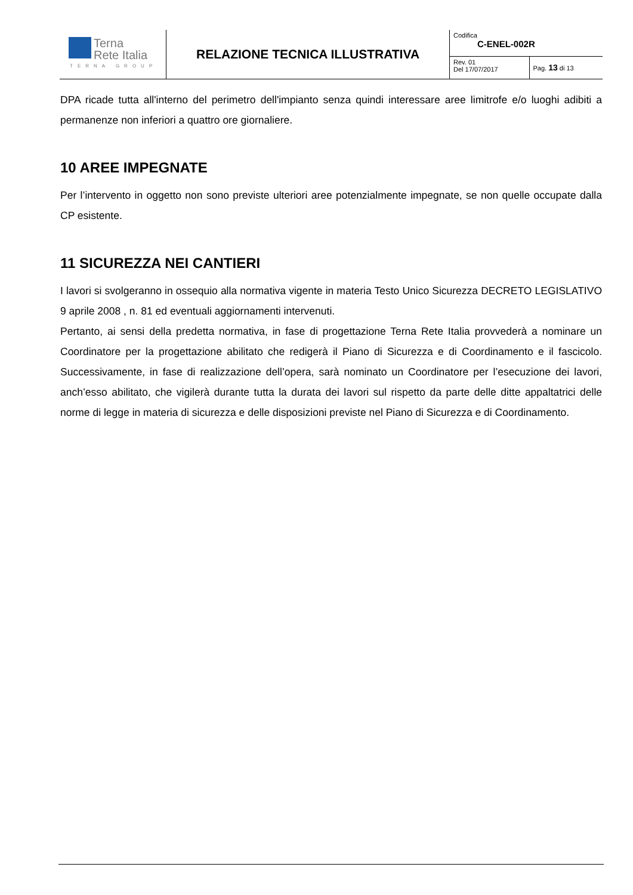| Terna Rete Italia TERNA GROUP | RELAZIONE TECNICA ILLUSTRATIVA | Codifica C-ENEL-002R | |
| | | Rev. 01 Del 17/07/2017 | Pag. 13 di 13 |
DPA ricade tutta all'interno del perimetro dell'impianto senza quindi interessare aree limitrofe e/o luoghi adibiti a permanenze non inferiori a quattro ore giornaliere.
10 AREE IMPEGNATE
Per l’intervento in oggetto non sono previste ulteriori aree potenzialmente impegnate, se non quelle occupate dalla CP esistente.
11 SICUREZZA NEI CANTIERI
I lavori si svolgeranno in ossequio alla normativa vigente in materia Testo Unico Sicurezza DECRETO LEGISLATIVO 9 aprile 2008 , n. 81 ed eventuali aggiornamenti intervenuti.
Pertanto, ai sensi della predetta normativa, in fase di progettazione Terna Rete Italia provvederà a nominare un Coordinatore per la progettazione abilitato che redigerà il Piano di Sicurezza e di Coordinamento e il fascicolo. Successivamente, in fase di realizzazione dell’opera, sarà nominato un Coordinatore per l’esecuzione dei lavori, anch’esso abilitato, che vigilerà durante tutta la durata dei lavori sul rispetto da parte delle ditte appaltatrici delle norme di legge in materia di sicurezza e delle disposizioni previste nel Piano di Sicurezza e di Coordinamento.